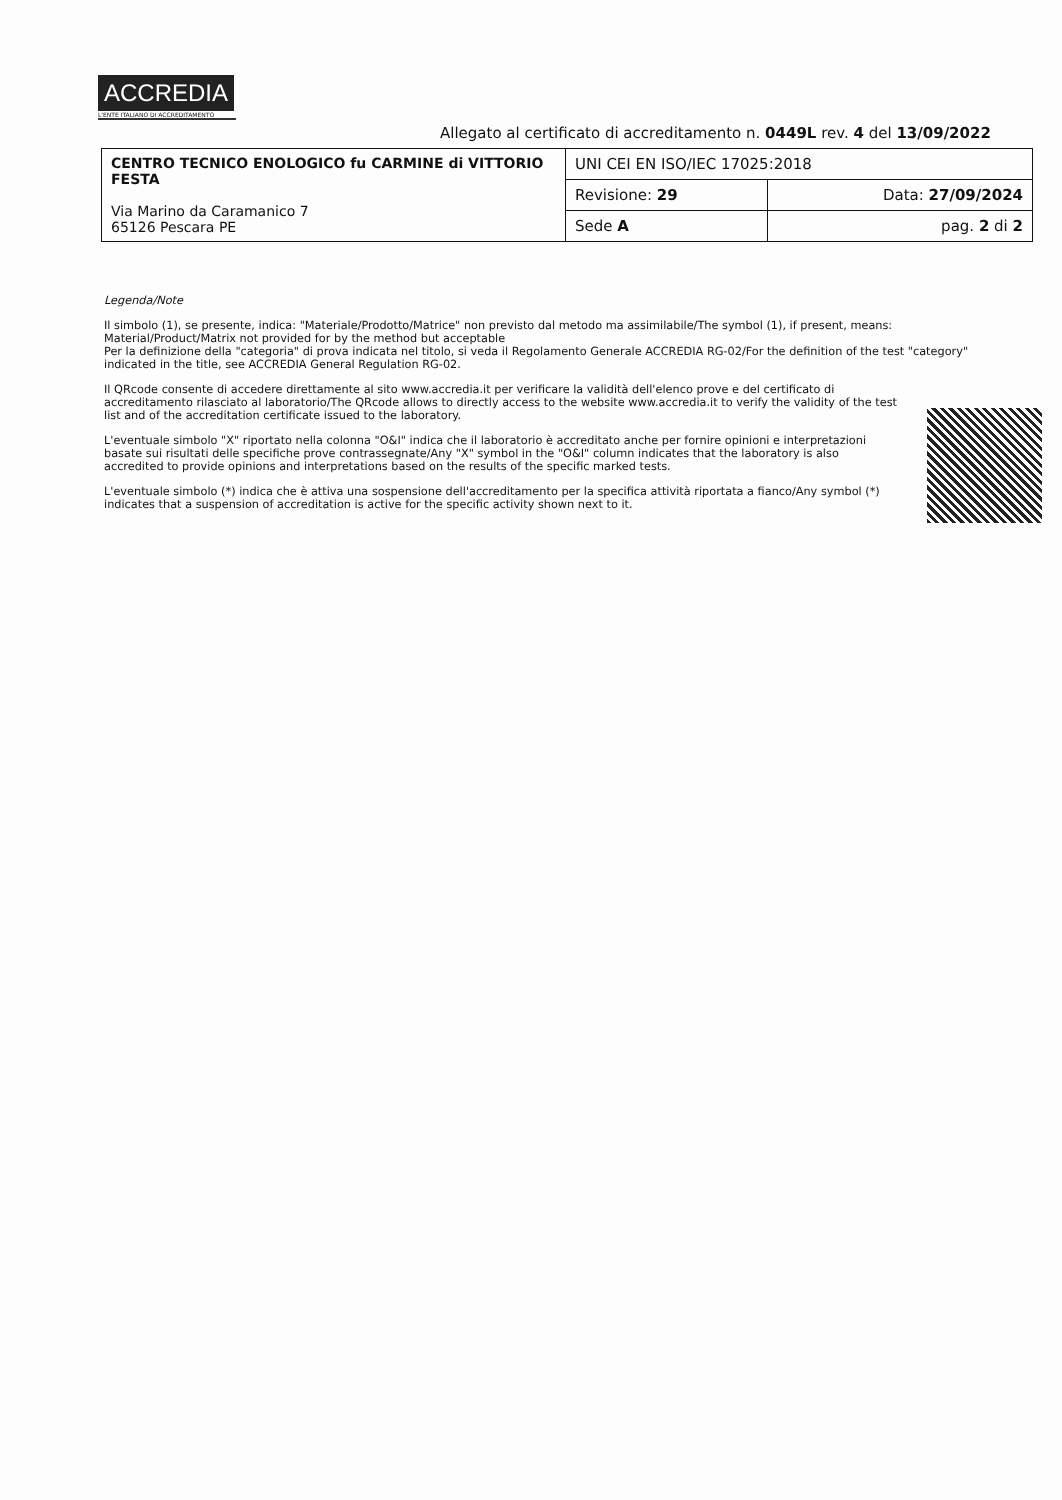ACCREDIA
L'ENTE ITALIANO DI ACCREDITAMENTO
Allegato al certificato di accreditamento n. 0449L rev. 4 del 13/09/2022
| CENTRO TECNICO ENOLOGICO fu CARMINE di VITTORIO FESTA Via Marino da Caramanico 7 65126 Pescara PE | UNI CEI EN ISO/IEC 17025:2018 | |
| | Revisione: 29 | Data: 27/09/2024 |
| | Sede A | pag. 2 di 2 |
Legenda/Note
Il simbolo (1), se presente, indica: "Materiale/Prodotto/Matrice" non previsto dal metodo ma assimilabile/The symbol (1), if present, means: Material/Product/Matrix not provided for by the method but acceptable
Per la definizione della "categoria" di prova indicata nel titolo, si veda il Regolamento Generale ACCREDIA RG-02/For the definition of the test "category" indicated in the title, see ACCREDIA General Regulation RG-02.
Il QRcode consente di accedere direttamente al sito www.accredia.it per verificare la validità dell'elenco prove e del certificato di accreditamento rilasciato al laboratorio/The QRcode allows to directly access to the website www.accredia.it to verify the validity of the test list and of the accreditation certificate issued to the laboratory.
L'eventuale simbolo "X" riportato nella colonna "O&I" indica che il laboratorio è accreditato anche per fornire opinioni e interpretazioni basate sui risultati delle specifiche prove contrassegnate/Any "X" symbol in the "O&I" column indicates that the laboratory is also accredited to provide opinions and interpretations based on the results of the specific marked tests.
L'eventuale simbolo (*) indica che è attiva una sospensione dell'accreditamento per la specifica attività riportata a fianco/Any symbol (*) indicates that a suspension of accreditation is active for the specific activity shown next to it.